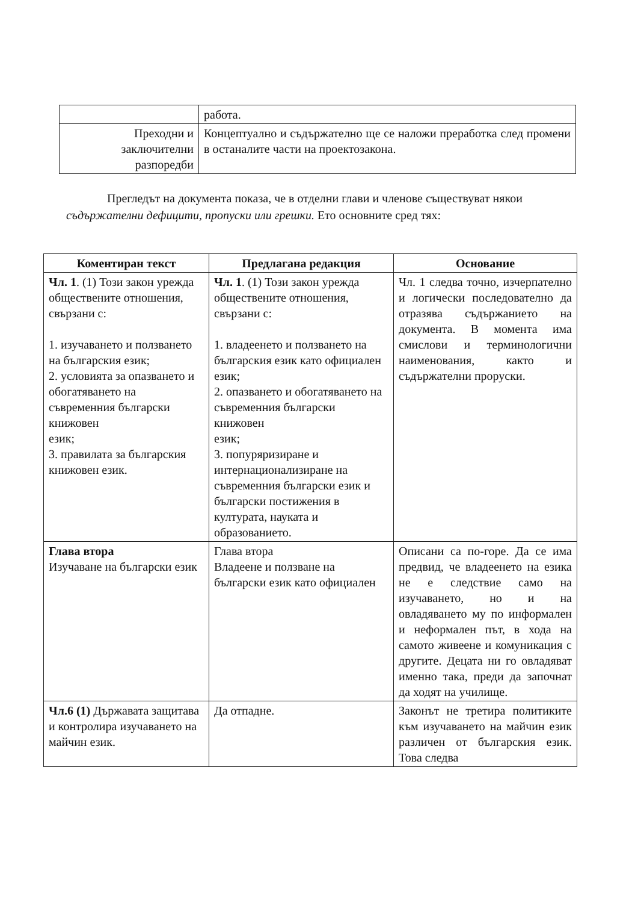| | работа. |
| Преходни и заключителни разпоредби | Концептуално и съдържателно ще се наложи преработка след промени в останалите части на проектозакона. |
Прегледът на документа показа, че в отделни глави и членове съществуват някои съдържателни дефицити, пропуски или грешки. Ето основните сред тях:
| Коментиран текст | Предлагана редакция | Основание |
| --- | --- | --- |
| Чл. 1 . (1) Този закон урежда обществените отношения, свързани с: 1. изучаването и ползването на българския език; 2. условията за опазването и обогатяването на съвременния български книжовен език; 3. правилата за българския книжовен език. | Чл. 1 . (1) Този закон урежда обществените отношения, свързани с: 1. владеенето и ползването на българския език като официален език; 2. опазването и обогатяването на съвременния български книжовен език; 3. попуряризиране и интернационализиране на съвременния български език и български постижения в културата, науката и образованието. | Чл. 1 следва точно, изчерпателно и логически последователно да отразява съдържанието на документа. В момента има смислови и терминологични наименования, както и съдържателни проруски. |
| Глава втора Изучаване на български език | Глава втора Владеене и ползване на български език като официален | Описани са по-горе. Да се има предвид, че владеенето на езика не е следствие само на изучаването, но и на овладяването му по информален и неформален път, в хода на самото живеене и комуникация с другите. Децата ни го овладяват именно така, преди да започнат да ходят на училище. |
| Чл.6 (1) Държавата защитава и контролира изучаването на майчин език. | Да отпадне. | Законът не третира политиките към изучаването на майчин език различен от българския език. Това следва |